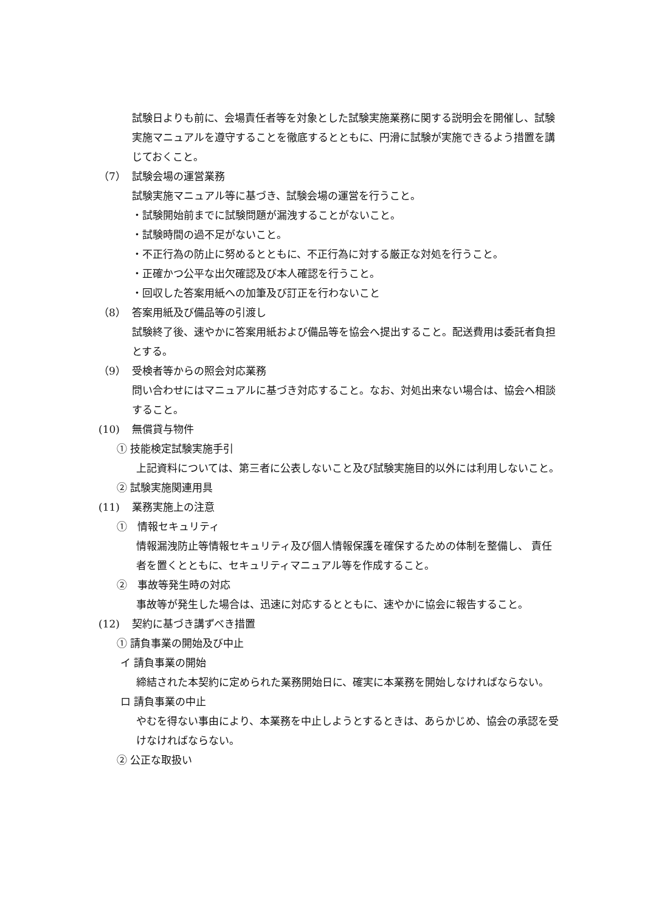試験日よりも前に、会場責任者等を対象とした試験実施業務に関する説明会を開催し、試験実施マニュアルを遵守することを徹底するとともに、円滑に試験が実施できるよう措置を講じておくこと。
（7） 試験会場の運営業務
試験実施マニュアル等に基づき、試験会場の運営を行うこと。
・試験開始前までに試験問題が漏洩することがないこと。
・試験時間の過不足がないこと。
・不正行為の防止に努めるとともに、不正行為に対する厳正な対処を行うこと。
・正確かつ公平な出欠確認及び本人確認を行うこと。
・回収した答案用紙への加筆及び訂正を行わないこと
（8） 答案用紙及び備品等の引渡し
試験終了後、速やかに答案用紙および備品等を協会へ提出すること。配送費用は委託者負担とする。
（9） 受検者等からの照会対応業務
問い合わせにはマニュアルに基づき対応すること。なお、対処出来ない場合は、協会へ相談すること。
(10) 無償貸与物件
① 技能検定試験実施手引
上記資料については、第三者に公表しないこと及び試験実施目的以外には利用しないこと。
② 試験実施関連用具
(11) 業務実施上の注意
①　情報セキュリティ
情報漏洩防止等情報セキュリティ及び個人情報保護を確保するための体制を整備し、 責任者を置くとともに、セキュリティマニュアル等を作成すること。
②　事故等発生時の対応
事故等が発生した場合は、迅速に対応するとともに、速やかに協会に報告すること。
(12) 契約に基づき講ずべき措置
① 請負事業の開始及び中止
イ 請負事業の開始
締結された本契約に定められた業務開始日に、確実に本業務を開始しなければならない。
ロ 請負事業の中止
やむを得ない事由により、本業務を中止しようとするときは、あらかじめ、協会の承認を受けなければならない。
② 公正な取扱い